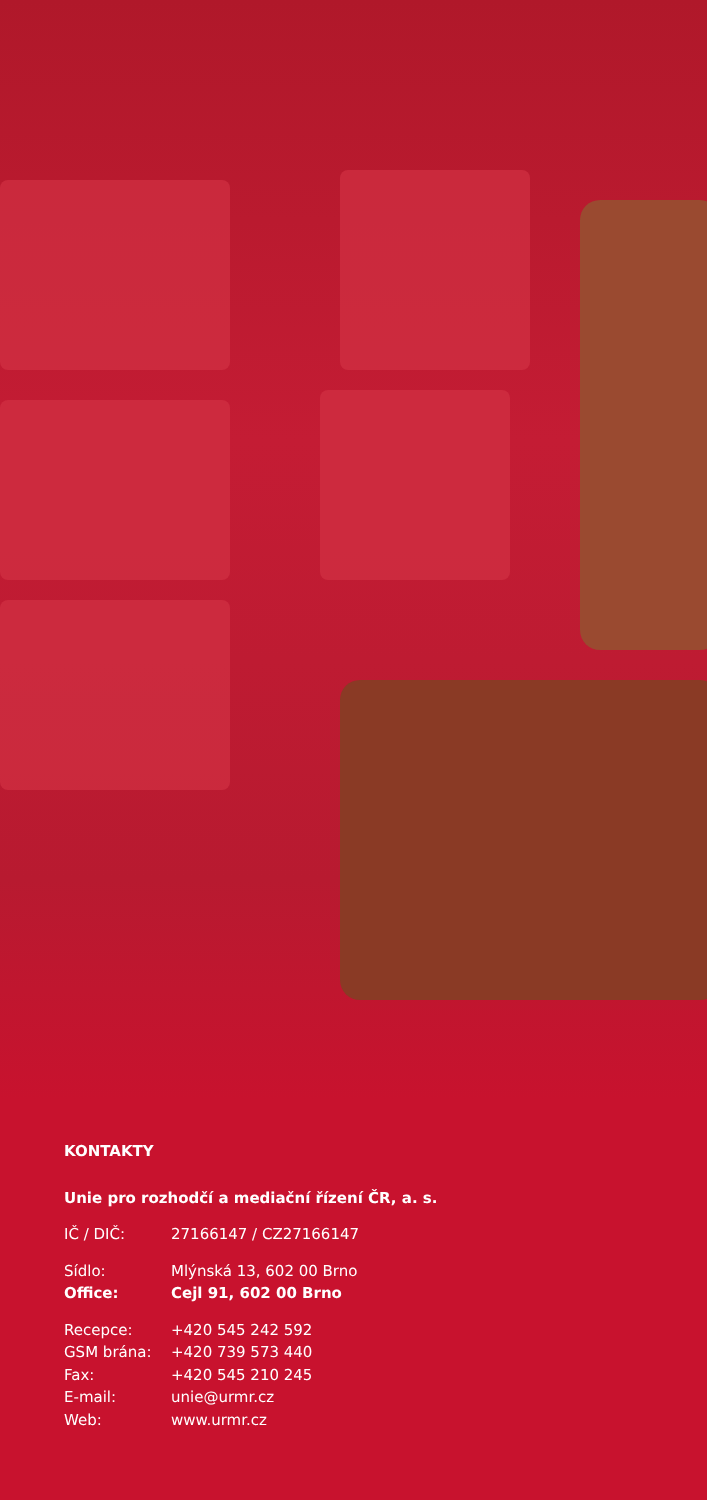KONTAKTY
Unie pro rozhodčí a mediační řízení ČR, a. s.
IČ / DIČ: 27166147 / CZ27166147
Sídlo: Mlýnská 13, 602 00 Brno
Office: Cejl 91, 602 00 Brno
Recepce: +420 545 242 592
GSM brána: +420 739 573 440
Fax: +420 545 210 245
E-mail: unie@urmr.cz
Web: www.urmr.cz